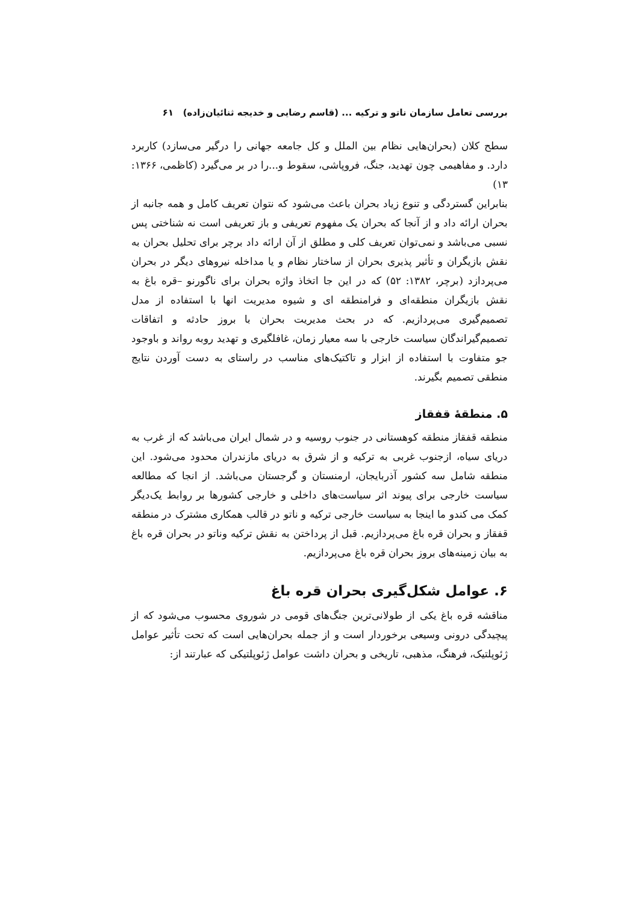بررسی تعامل سازمان ناتو و ترکیه ... (قاسم رضایی و خدیجه ثنائیان‌زاده) ۶۱
سطح کلان (بحران‌هایی نظام بین الملل و کل جامعه جهانی را درگیر می‌سازد) کاربرد دارد. و مفاهیمی چون تهدید، جنگ، فروپاشی، سقوط و...را در بر می‌گیرد (کاظمی، ۱۳۶۶: ۱۳)
بنابراین گستردگی و تنوع زیاد بحران باعث می‌شود که نتوان تعریف کامل و همه جانبه از بحران ارائه داد و از آنجا که بحران یک مفهوم تعریفی و باز تعریفی است نه شناختی پس نسبی می‌باشد و نمی‌توان تعریف کلی و مطلق از آن ارائه داد برچر برای تحلیل بحران به نقش بازیگران و تأثیر پذیری بحران از ساختار نظام و یا مداخله نیروهای دیگر در بحران می‌پردازد (برچر، ۱۳۸۲: ۵۲) که در این جا اتخاذ واژه بحران برای ناگورنو –قره باغ به نقش بازیگران منطقه‌ای و فرامنطقه ای و شیوه مدیریت انها با استفاده از مدل تصمیم‌گیری می‌پردازیم. که در بحث مدیریت بحران با بروز حادثه و اتفاقات تصمیم‌گیراندگان سیاست خارجی با سه معیار زمان، غافلگیری و تهدید روبه رواند و باوجود جو متفاوت با استفاده از ابزار و تاکتیک‌های مناسب در راستای به دست آوردن نتایج منطقی تصمیم بگیرند.
۵. منطقهٔ قفقاز
منطقه قفقاز منطقه کوهستانی در جنوب روسیه و در شمال ایران می‌باشد که از غرب به دریای سیاه، ازجنوب غربی به ترکیه و از شرق به دریای مازندران محدود می‌شود. این منطقه شامل سه کشور آذربایجان، ارمنستان و گرجستان می‌باشد. از انجا که مطالعه سیاست خارجی برای پیوند اثر سیاست‌های داخلی و خارجی کشورها بر روابط یک‌دیگر کمک می کندو ما اینجا به سیاست خارجی ترکیه و ناتو در قالب همکاری مشترک در منطقه قفقاز و بحران قره باغ می‌پردازیم. قبل از پرداختن به نقش ترکیه وناتو در بحران قره باغ به بیان زمینه‌های بروز بحران قره باغ می‌پردازیم.
۶. عوامل شکل‌گیری بحران قره باغ
مناقشه قره باغ یکی از طولانی‌ترین جنگ‌های قومی در شوروی محسوب می‌شود که از پیچیدگی درونی وسیعی برخوردار است و از جمله بحران‌هایی است که تحت تأثیر عوامل ژئوپلتیک، فرهنگ، مذهبی، تاریخی و بحران داشت عوامل ژئوپلتیکی که عبارتند از: